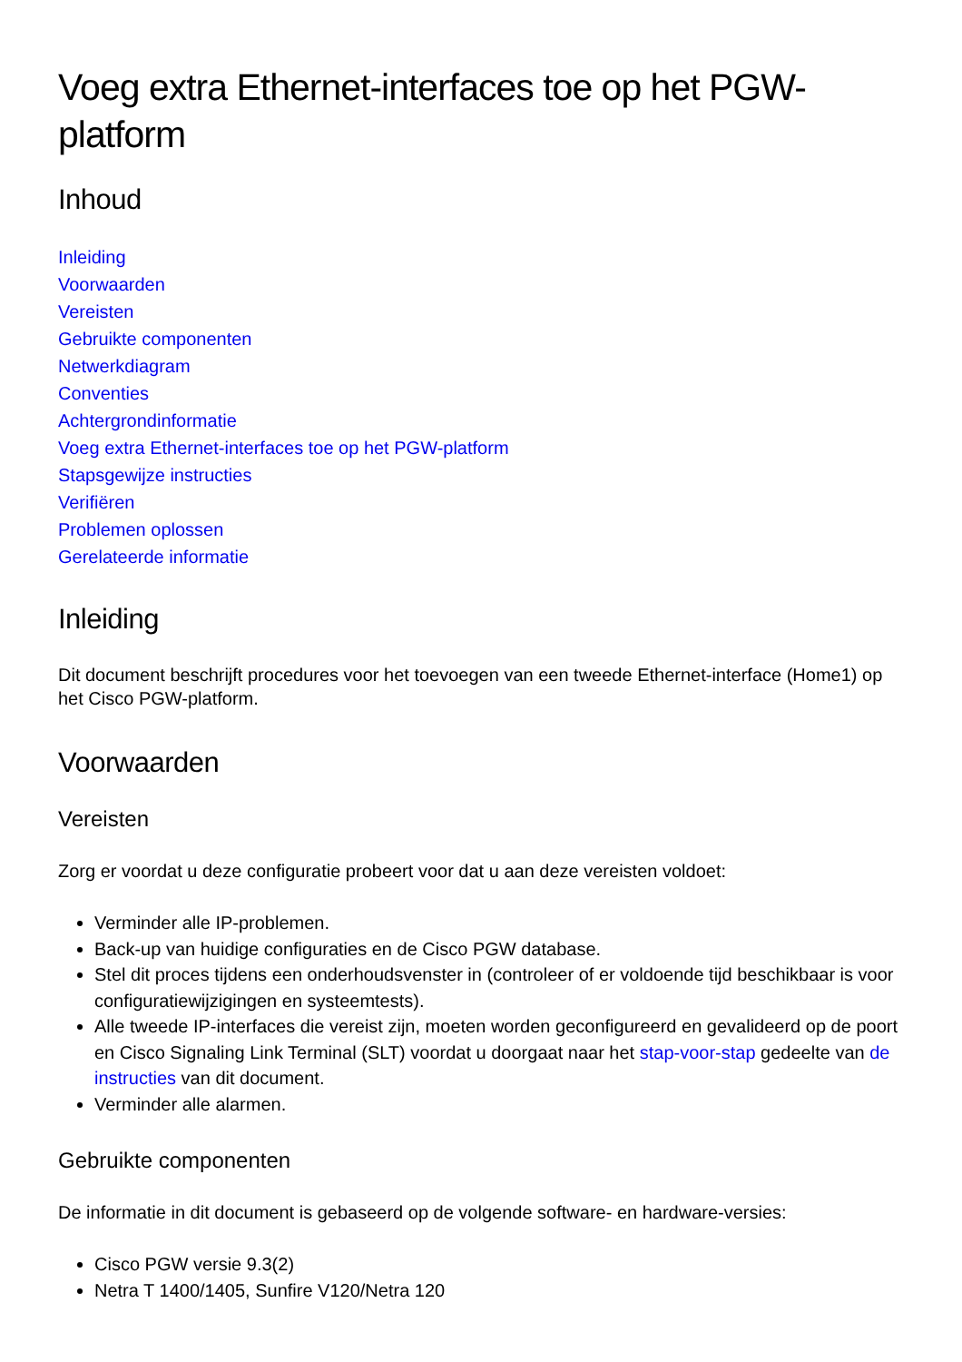Voeg extra Ethernet-interfaces toe op het PGW-platform
Inhoud
Inleiding
Voorwaarden
Vereisten
Gebruikte componenten
Netwerkdiagram
Conventies
Achtergrondinformatie
Voeg extra Ethernet-interfaces toe op het PGW-platform
Stapsgewijze instructies
Verifiëren
Problemen oplossen
Gerelateerde informatie
Inleiding
Dit document beschrijft procedures voor het toevoegen van een tweede Ethernet-interface (Home1) op het Cisco PGW-platform.
Voorwaarden
Vereisten
Zorg er voordat u deze configuratie probeert voor dat u aan deze vereisten voldoet:
Verminder alle IP-problemen.
Back-up van huidige configuraties en de Cisco PGW database.
Stel dit proces tijdens een onderhoudsvenster in (controleer of er voldoende tijd beschikbaar is voor configuratiewijzigingen en systeemtests).
Alle tweede IP-interfaces die vereist zijn, moeten worden geconfigureerd en gevalideerd op de poort en Cisco Signaling Link Terminal (SLT) voordat u doorgaat naar het stap-voor-stap gedeelte van de instructies van dit document.
Verminder alle alarmen.
Gebruikte componenten
De informatie in dit document is gebaseerd op de volgende software- en hardware-versies:
Cisco PGW versie 9.3(2)
Netra T 1400/1405, Sunfire V120/Netra 120